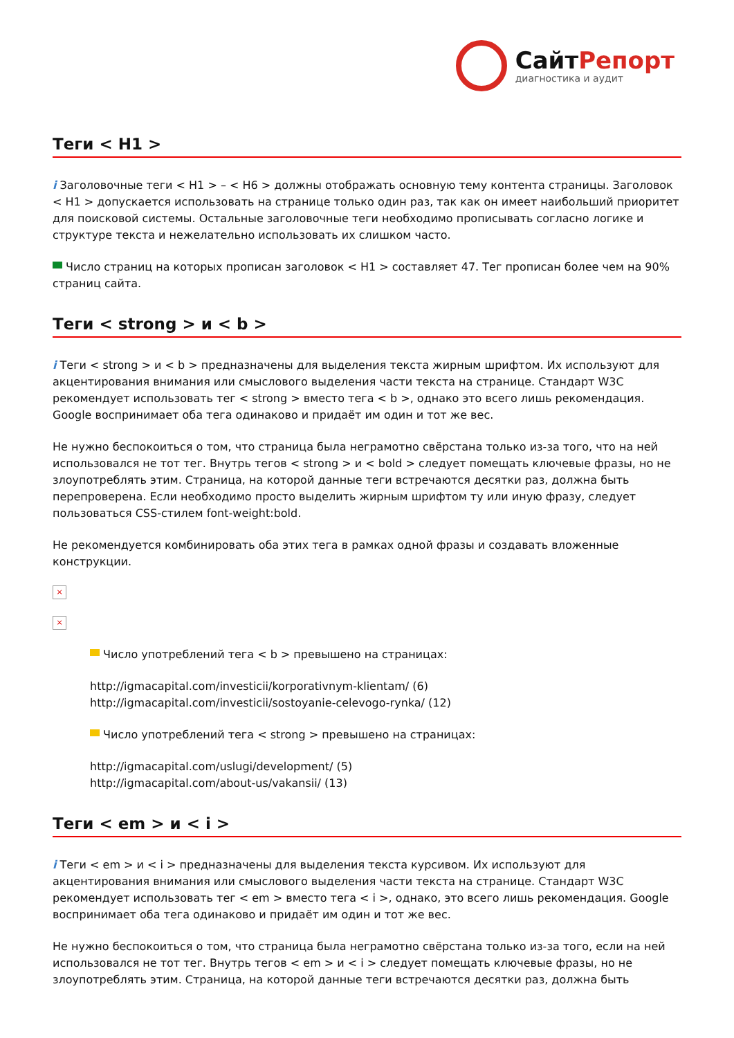СайтРепорт
диагностика и аудит
Теги < H1 >
i Заголовочные теги < H1 > – < H6 > должны отображать основную тему контента страницы. Заголовок < H1 > допускается использовать на странице только один раз, так как он имеет наибольший приоритет для поисковой системы. Остальные заголовочные теги необходимо прописывать согласно логике и структуре текста и нежелательно использовать их слишком часто.
Число страниц на которых прописан заголовок < H1 > составляет 47. Тег прописан более чем на 90% страниц сайта.
Теги < strong > и < b >
i Теги < strong > и < b > предназначены для выделения текста жирным шрифтом. Их используют для акцентирования внимания или смыслового выделения части текста на странице. Стандарт W3C рекомендует использовать тег < strong > вместо тега < b >, однако это всего лишь рекомендация. Google воспринимает оба тега одинаково и придаёт им один и тот же вес.
Не нужно беспокоиться о том, что страница была неграмотно свёрстана только из-за того, что на ней использовался не тот тег. Внутрь тегов < strong > и < bold > следует помещать ключевые фразы, но не злоупотреблять этим. Страница, на которой данные теги встречаются десятки раз, должна быть перепроверена. Если необходимо просто выделить жирным шрифтом ту или иную фразу, следует пользоваться CSS-стилем font-weight:bold.
Не рекомендуется комбинировать оба этих тега в рамках одной фразы и создавать вложенные конструкции.
×
×
Число употреблений тега < b > превышено на страницах:
http://igmacapital.com/investicii/korporativnym-klientam/ (6)
http://igmacapital.com/investicii/sostoyanie-celevogo-rynka/ (12)
Число употреблений тега < strong > превышено на страницах:
http://igmacapital.com/uslugi/development/ (5)
http://igmacapital.com/about-us/vakansii/ (13)
Теги < em > и < i >
i Теги < em > и < i > предназначены для выделения текста курсивом. Их используют для акцентирования внимания или смыслового выделения части текста на странице. Стандарт W3C рекомендует использовать тег < em > вместо тега < i >, однако, это всего лишь рекомендация. Google воспринимает оба тега одинаково и придаёт им один и тот же вес.
Не нужно беспокоиться о том, что страница была неграмотно свёрстана только из-за того, если на ней использовался не тот тег. Внутрь тегов < em > и < i > следует помещать ключевые фразы, но не злоупотреблять этим. Страница, на которой данные теги встречаются десятки раз, должна быть